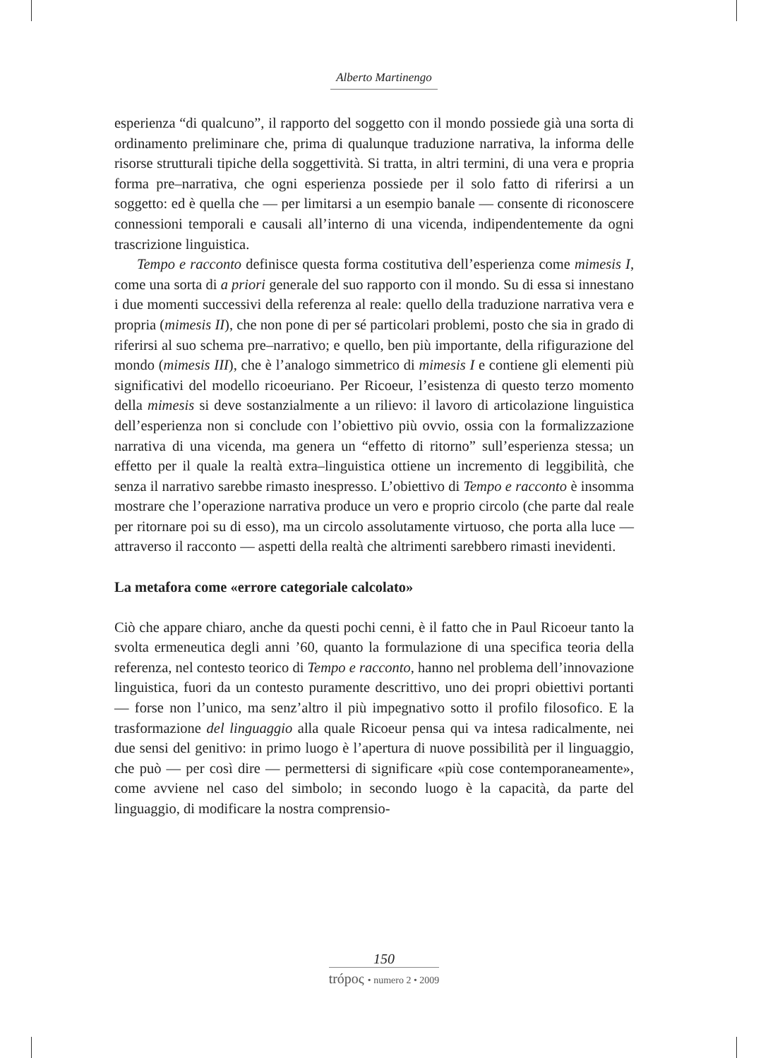Alberto Martinengo
esperienza “di qualcuno”, il rapporto del soggetto con il mondo possiede già una sorta di ordinamento preliminare che, prima di qualunque traduzione narrativa, la informa delle risorse strutturali tipiche della soggettività. Si tratta, in altri termini, di una vera e propria forma pre–narrativa, che ogni esperienza possiede per il solo fatto di riferirsi a un soggetto: ed è quella che — per limitarsi a un esempio banale — consente di riconoscere connessioni temporali e causali all’interno di una vicenda, indipendentemente da ogni trascrizione linguistica.
Tempo e racconto definisce questa forma costitutiva dell’esperienza come mimesis I, come una sorta di a priori generale del suo rapporto con il mondo. Su di essa si innestano i due momenti successivi della referenza al reale: quello della traduzione narrativa vera e propria (mimesis II), che non pone di per sé particolari problemi, posto che sia in grado di riferirsi al suo schema pre–narrativo; e quello, ben più importante, della rifigurazione del mondo (mimesis III), che è l’analogo simmetrico di mimesis I e contiene gli elementi più significativi del modello ricoeuriano. Per Ricoeur, l’esistenza di questo terzo momento della mimesis si deve sostanzialmente a un rilievo: il lavoro di articolazione linguistica dell’esperienza non si conclude con l’obiettivo più ovvio, ossia con la formalizzazione narrativa di una vicenda, ma genera un “effetto di ritorno” sull’esperienza stessa; un effetto per il quale la realtà extra–linguistica ottiene un incremento di leggibilità, che senza il narrativo sarebbe rimasto inespresso. L’obiettivo di Tempo e racconto è insomma mostrare che l’operazione narrativa produce un vero e proprio circolo (che parte dal reale per ritornare poi su di esso), ma un circolo assolutamente virtuoso, che porta alla luce — attraverso il racconto — aspetti della realtà che altrimenti sarebbero rimasti inevidenti.
La metafora come «errore categoriale calcolato»
Ciò che appare chiaro, anche da questi pochi cenni, è il fatto che in Paul Ricoeur tanto la svolta ermeneutica degli anni ’60, quanto la formulazione di una specifica teoria della referenza, nel contesto teorico di Tempo e racconto, hanno nel problema dell’innovazione linguistica, fuori da un contesto puramente descrittivo, uno dei propri obiettivi portanti — forse non l’unico, ma senz’altro il più impegnativo sotto il profilo filosofico. E la trasformazione del linguaggio alla quale Ricoeur pensa qui va intesa radicalmente, nei due sensi del genitivo: in primo luogo è l’apertura di nuove possibilità per il linguaggio, che può — per così dire — permettersi di significare «più cose contemporaneamente», come avviene nel caso del simbolo; in secondo luogo è la capacità, da parte del linguaggio, di modificare la nostra comprensio-
150
trópος • numero 2 • 2009